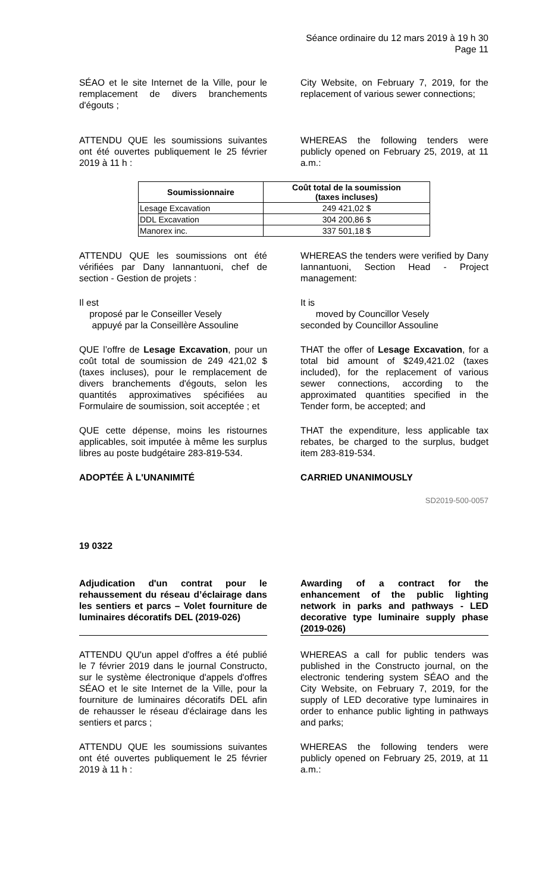Séance ordinaire du 12 mars 2019 à 19 h 30
Page 11
SÉAO et le site Internet de la Ville, pour le remplacement de divers branchements d'égouts ;
City Website, on February 7, 2019, for the replacement of various sewer connections;
ATTENDU QUE les soumissions suivantes ont été ouvertes publiquement le 25 février 2019 à 11 h :
WHEREAS the following tenders were publicly opened on February 25, 2019, at 11 a.m.:
| Soumissionnaire | Coût total de la soumission (taxes incluses) |
| --- | --- |
| Lesage Excavation | 249 421,02 $ |
| DDL Excavation | 304 200,86 $ |
| Manorex inc. | 337 501,18 $ |
ATTENDU QUE les soumissions ont été vérifiées par Dany Iannantuoni, chef de section - Gestion de projets :
WHEREAS the tenders were verified by Dany Iannantuoni, Section Head - Project management:
Il est
proposé par le Conseiller Vesely
appuyé par la Conseillère Assouline
It is
moved by Councillor Vesely
seconded by Councillor Assouline
QUE l’offre de Lesage Excavation, pour un coût total de soumission de 249 421,02 $ (taxes incluses), pour le remplacement de divers branchements d'égouts, selon les quantités approximatives spécifiées au Formulaire de soumission, soit acceptée ; et
THAT the offer of Lesage Excavation, for a total bid amount of $249,421.02 (taxes included), for the replacement of various sewer connections, according to the approximated quantities specified in the Tender form, be accepted; and
QUE cette dépense, moins les ristournes applicables, soit imputée à même les surplus libres au poste budgétaire 283-819-534.
THAT the expenditure, less applicable tax rebates, be charged to the surplus, budget item 283-819-534.
ADOPTÉE À L'UNANIMITÉ CARRIED UNANIMOUSLY
SD2019-500-0057
19 0322
Adjudication d'un contrat pour le rehaussement du réseau d’éclairage dans les sentiers et parcs – Volet fourniture de luminaires décoratifs DEL (2019-026)
Awarding of a contract for the enhancement of the public lighting network in parks and pathways - LED decorative type luminaire supply phase (2019-026)
ATTENDU QU'un appel d'offres a été publié le 7 février 2019 dans le journal Constructo, sur le système électronique d'appels d'offres SÉAO et le site Internet de la Ville, pour la fourniture de luminaires décoratifs DEL afin de rehausser le réseau d'éclairage dans les sentiers et parcs ;
WHEREAS a call for public tenders was published in the Constructo journal, on the electronic tendering system SÉAO and the City Website, on February 7, 2019, for the supply of LED decorative type luminaires in order to enhance public lighting in pathways and parks;
ATTENDU QUE les soumissions suivantes ont été ouvertes publiquement le 25 février 2019 à 11 h :
WHEREAS the following tenders were publicly opened on February 25, 2019, at 11 a.m.: